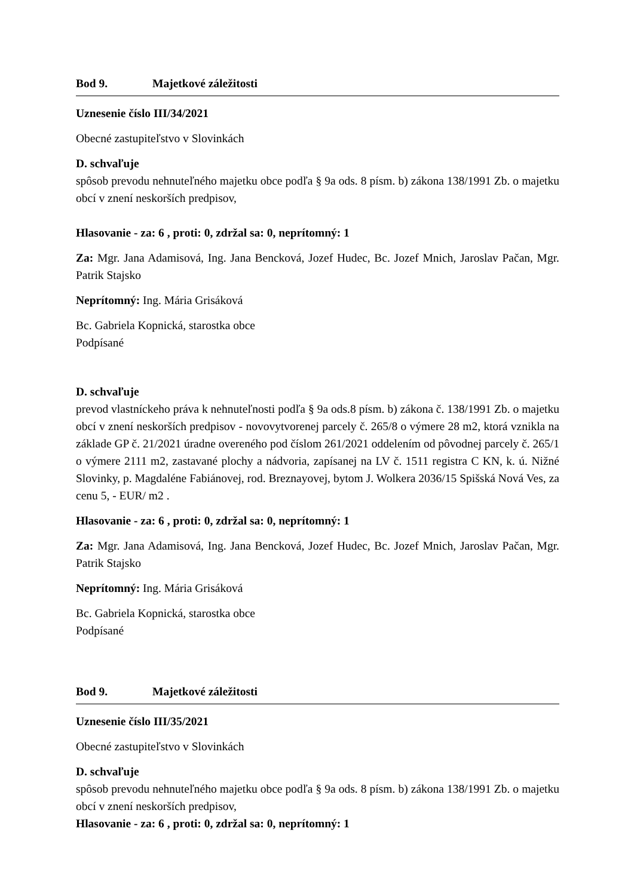Bod 9. Majetkové záležitosti
Uznesenie číslo III/34/2021
Obecné zastupiteľstvo v Slovinkách
D. schvaľuje
spôsob prevodu nehnuteľného majetku obce podľa § 9a ods. 8 písm. b) zákona 138/1991 Zb. o majetku obcí v znení neskorších predpisov,
Hlasovanie - za: 6 , proti: 0, zdržal sa: 0, neprítomný: 1
Za: Mgr. Jana Adamisová, Ing. Jana Bencková, Jozef Hudec, Bc. Jozef Mnich, Jaroslav Pačan, Mgr. Patrik Stajsko
Neprítomný: Ing. Mária Grisáková
Bc. Gabriela Kopnická, starostka obce
Podpísané
D. schvaľuje
prevod vlastníckeho práva k nehnuteľnosti podľa § 9a ods.8 písm. b) zákona č. 138/1991 Zb. o majetku obcí v znení neskorších predpisov - novovytvorenej parcely č. 265/8 o výmere 28 m2, ktorá vznikla na základe GP č. 21/2021 úradne overeného pod číslom 261/2021 oddelením od pôvodnej parcely č. 265/1 o výmere 2111 m2, zastavané plochy a nádvoria, zapísanej na LV č. 1511 registra C KN, k. ú. Nižné Slovinky, p. Magdaléne Fabiánovej, rod. Breznayovej, bytom J. Wolkera 2036/15 Spišská Nová Ves, za cenu 5, - EUR/ m2 .
Hlasovanie - za: 6 , proti: 0, zdržal sa: 0, neprítomný: 1
Za: Mgr. Jana Adamisová, Ing. Jana Bencková, Jozef Hudec, Bc. Jozef Mnich, Jaroslav Pačan, Mgr. Patrik Stajsko
Neprítomný: Ing. Mária Grisáková
Bc. Gabriela Kopnická, starostka obce
Podpísané
Bod 9. Majetkové záležitosti
Uznesenie číslo III/35/2021
Obecné zastupiteľstvo v Slovinkách
D. schvaľuje
spôsob prevodu nehnuteľného majetku obce podľa § 9a ods. 8 písm. b) zákona 138/1991 Zb. o majetku obcí v znení neskorších predpisov,
Hlasovanie - za: 6 , proti: 0, zdržal sa: 0, neprítomný: 1